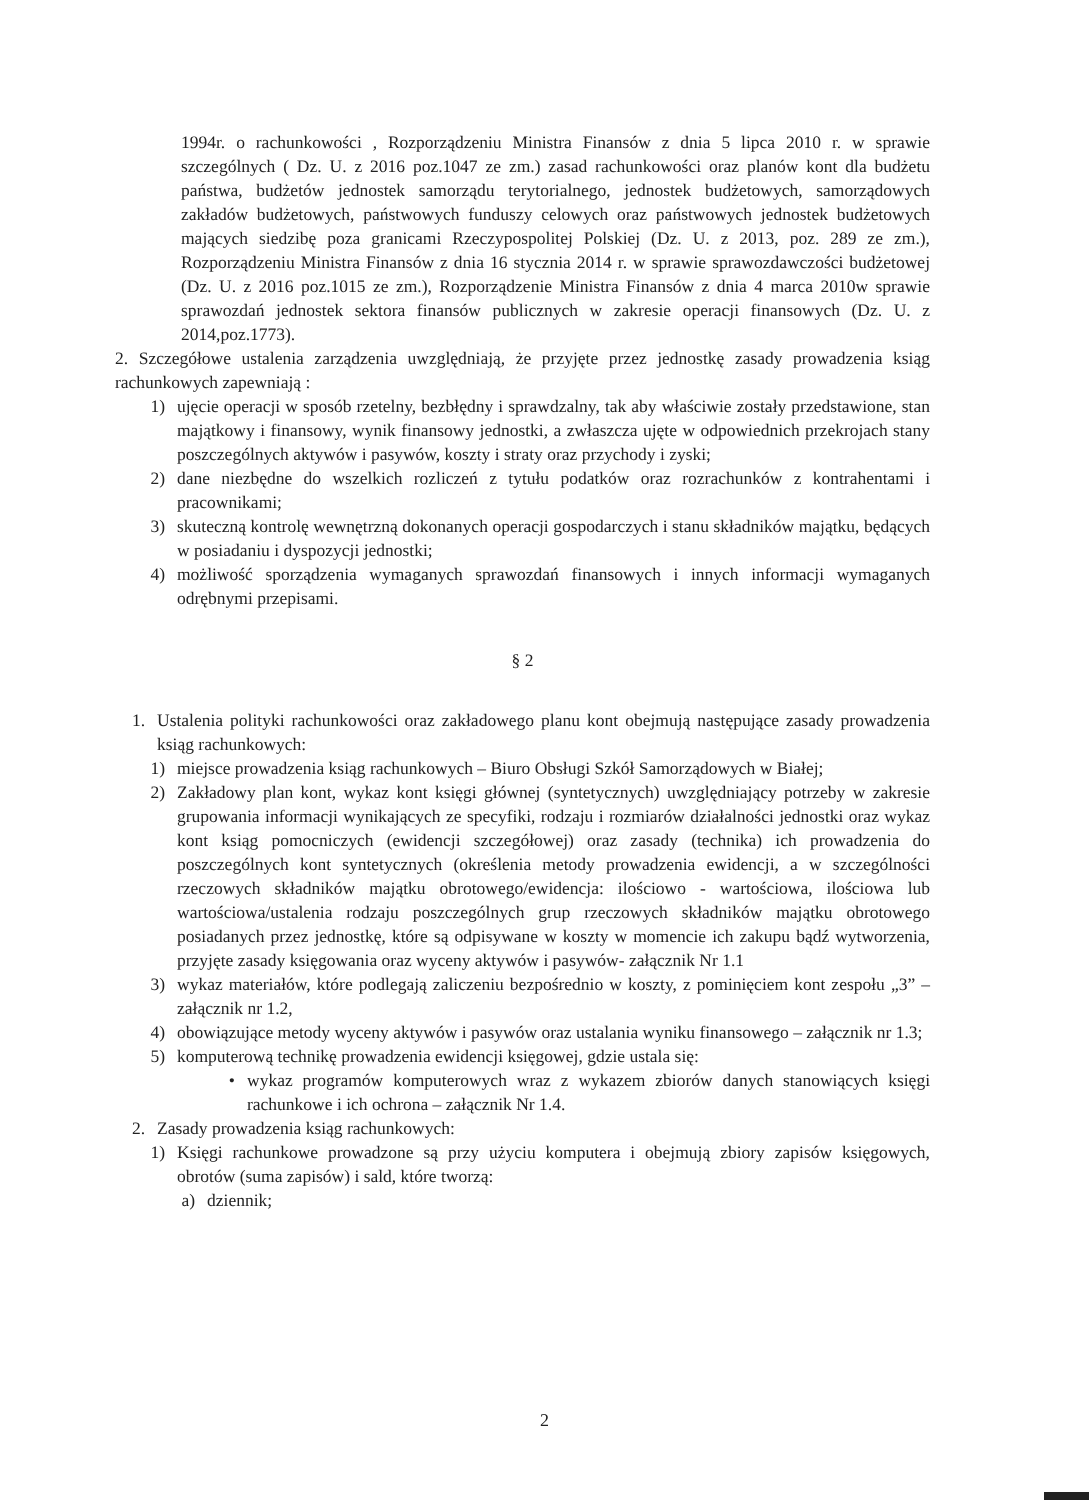1994r. o rachunkowości , Rozporządzeniu Ministra Finansów z dnia 5 lipca 2010 r. w sprawie szczególnych ( Dz. U. z 2016 poz.1047 ze zm.) zasad rachunkowości oraz planów kont dla budżetu państwa, budżetów jednostek samorządu terytorialnego, jednostek budżetowych, samorządowych zakładów budżetowych, państwowych funduszy celowych oraz państwowych jednostek budżetowych mających siedzibę poza granicami Rzeczypospolitej Polskiej (Dz. U. z 2013, poz. 289 ze zm.), Rozporządzeniu Ministra Finansów z dnia 16 stycznia 2014 r. w sprawie sprawozdawczości budżetowej (Dz. U. z 2016 poz.1015 ze zm.), Rozporządzenie Ministra Finansów z dnia 4 marca 2010w sprawie sprawozdań jednostek sektora finansów publicznych w zakresie operacji finansowych (Dz. U. z 2014,poz.1773).
2. Szczegółowe ustalenia zarządzenia uwzględniają, że przyjęte przez jednostkę zasady prowadzenia ksiąg rachunkowych zapewniają :
1) ujęcie operacji w sposób rzetelny, bezbłędny i sprawdzalny, tak aby właściwie zostały przedstawione, stan majątkowy i finansowy, wynik finansowy jednostki, a zwłaszcza ujęte w odpowiednich przekrojach stany poszczególnych aktywów i pasywów, koszty i straty oraz przychody i zyski;
2) dane niezbędne do wszelkich rozliczeń z tytułu podatków oraz rozrachunków z kontrahentami i pracownikami;
3) skuteczną kontrolę wewnętrzną dokonanych operacji gospodarczych i stanu składników majątku, będących w posiadaniu i dyspozycji jednostki;
4) możliwość sporządzenia wymaganych sprawozdań finansowych i innych informacji wymaganych odrębnymi przepisami.
§ 2
1. Ustalenia polityki rachunkowości oraz zakładowego planu kont obejmują następujące zasady prowadzenia ksiąg rachunkowych:
1) miejsce prowadzenia ksiąg rachunkowych – Biuro Obsługi Szkół Samorządowych w Białej;
2) Zakładowy plan kont, wykaz kont księgi głównej (syntetycznych) uwzględniający potrzeby w zakresie grupowania informacji wynikających ze specyfiki, rodzaju i rozmiarów działalności jednostki oraz wykaz kont ksiąg pomocniczych (ewidencji szczegółowej) oraz zasady (technika) ich prowadzenia do poszczególnych kont syntetycznych (określenia metody prowadzenia ewidencji, a w szczególności rzeczowych składników majątku obrotowego/ewidencja: ilościowo - wartościowa, ilościowa lub wartościowa/ustalenia rodzaju poszczególnych grup rzeczowych składników majątku obrotowego posiadanych przez jednostkę, które są odpisywane w koszty w momencie ich zakupu bądź wytworzenia, przyjęte zasady księgowania oraz wyceny aktywów i pasywów- załącznik Nr 1.1
3) wykaz materiałów, które podlegają zaliczeniu bezpośrednio w koszty, z pominięciem kont zespołu „3” – załącznik nr 1.2,
4) obowiązujące metody wyceny aktywów i pasywów oraz ustalania wyniku finansowego – załącznik nr 1.3;
5) komputerową technikę prowadzenia ewidencji księgowej, gdzie ustala się:
• wykaz programów komputerowych wraz z wykazem zbiorów danych stanowiących księgi rachunkowe i ich ochrona – załącznik Nr 1.4.
2. Zasady prowadzenia ksiąg rachunkowych:
1) Księgi rachunkowe prowadzone są przy użyciu komputera i obejmują zbiory zapisów księgowych, obrotów (suma zapisów) i sald, które tworzą:
a) dziennik;
2